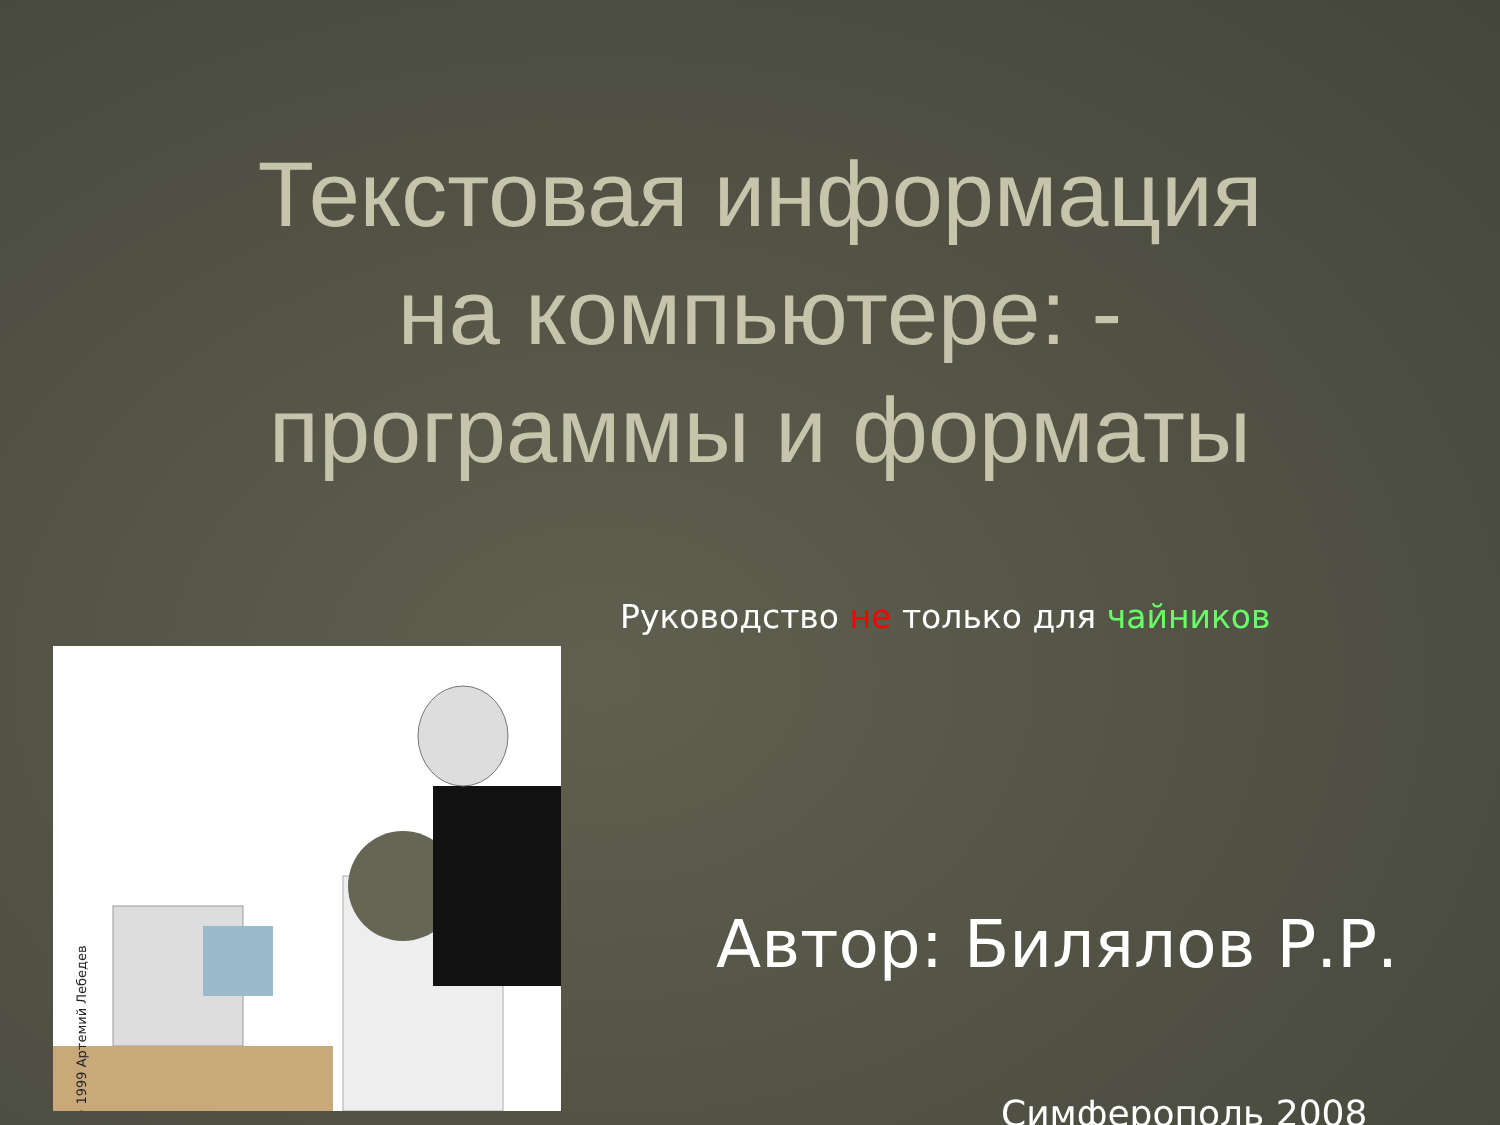Текстовая информация
на компьютере: -
программы и форматы
Руководство не только для чайников
© 1999 Артемий Лебедев
Автор: Билялов Р.Р.
Симферополь 2008